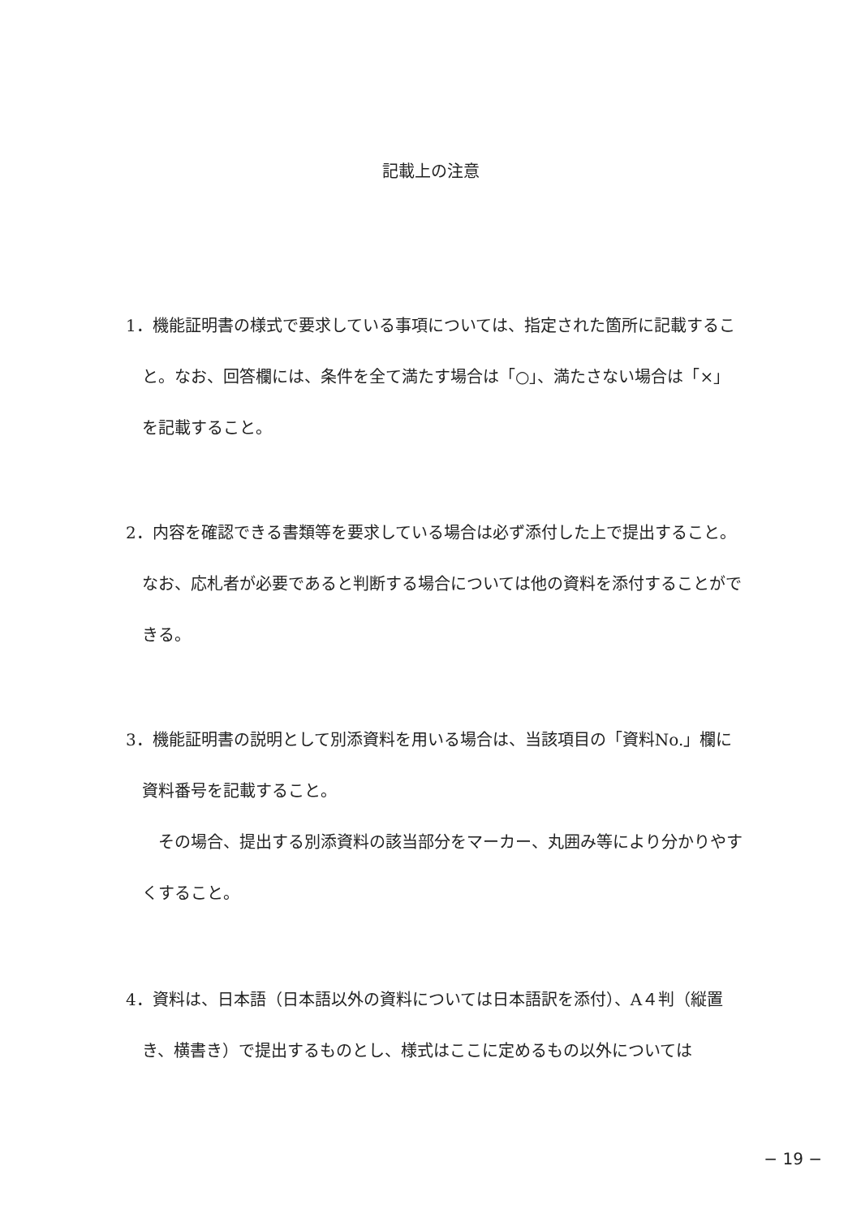記載上の注意
1．機能証明書の様式で要求している事項については、指定された箇所に記載すること。なお、回答欄には、条件を全て満たす場合は「○」、満たさない場合は「×」を記載すること。
2．内容を確認できる書類等を要求している場合は必ず添付した上で提出すること。なお、応札者が必要であると判断する場合については他の資料を添付することができる。
3．機能証明書の説明として別添資料を用いる場合は、当該項目の「資料No.」欄に資料番号を記載すること。
その場合、提出する別添資料の該当部分をマーカー、丸囲み等により分かりやすくすること。
4．資料は、日本語（日本語以外の資料については日本語訳を添付）、A４判（縦置き、横書き）で提出するものとし、様式はここに定めるもの以外については
− 19 −